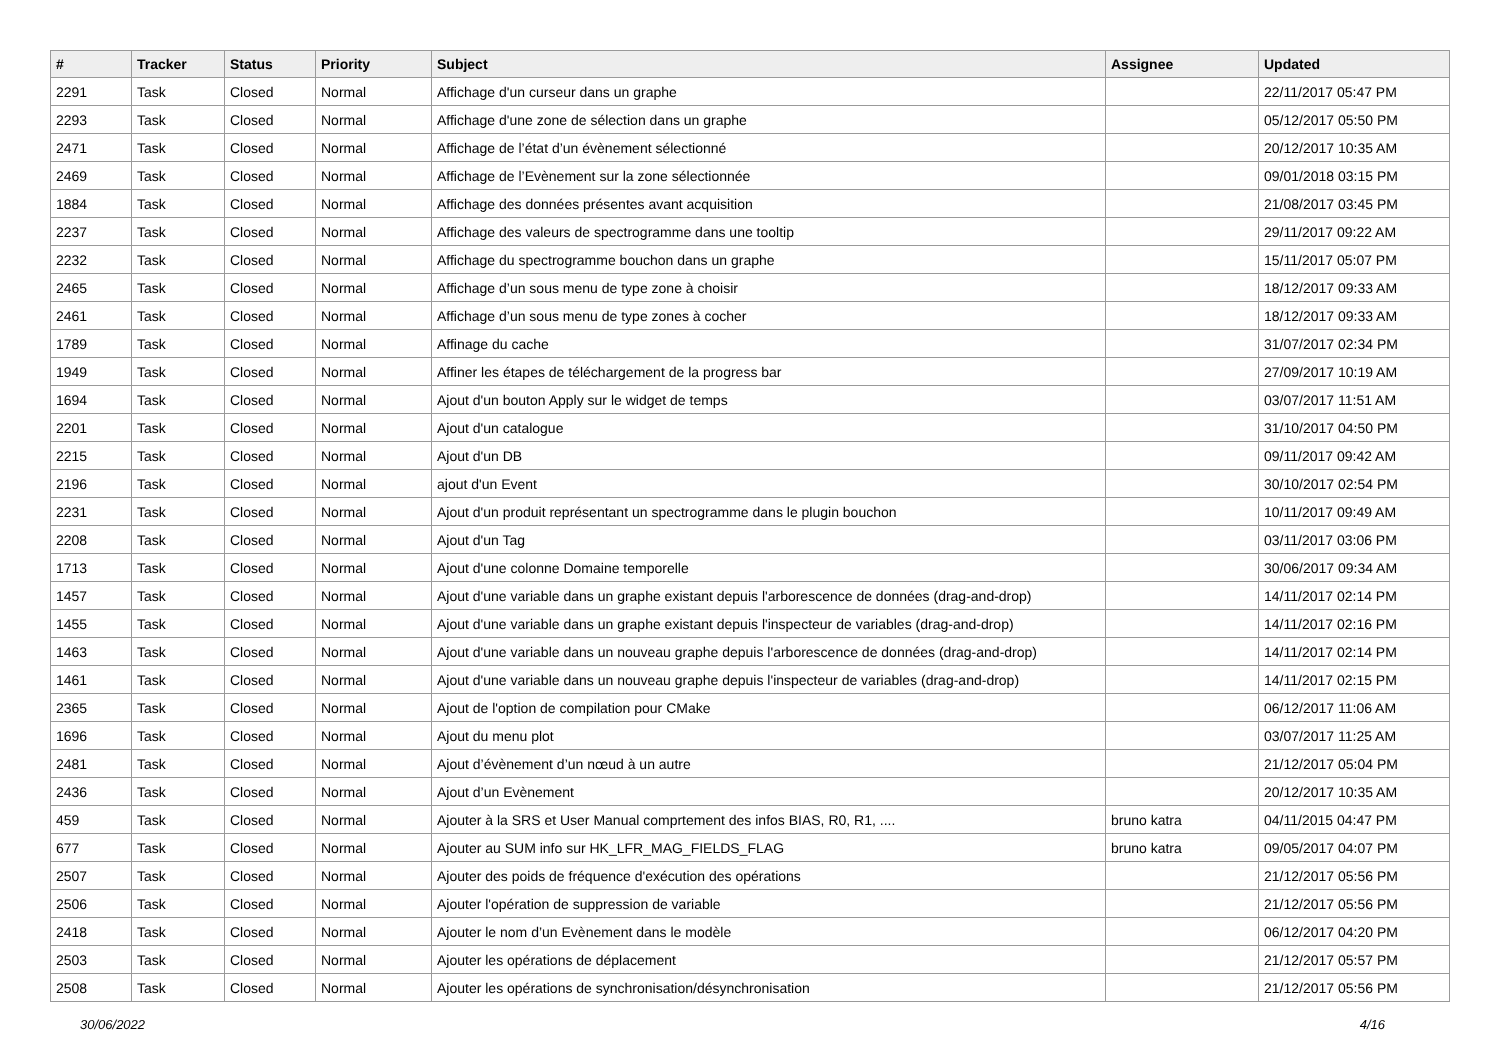| # | Tracker | Status | Priority | Subject | Assignee | Updated |
| --- | --- | --- | --- | --- | --- | --- |
| 2291 | Task | Closed | Normal | Affichage d'un curseur dans un graphe | | 22/11/2017 05:47 PM |
| 2293 | Task | Closed | Normal | Affichage d'une zone de sélection dans un graphe | | 05/12/2017 05:50 PM |
| 2471 | Task | Closed | Normal | Affichage de l’état d’un évènement sélectionné | | 20/12/2017 10:35 AM |
| 2469 | Task | Closed | Normal | Affichage de l’Evènement sur la zone sélectionnée | | 09/01/2018 03:15 PM |
| 1884 | Task | Closed | Normal | Affichage des données présentes avant acquisition | | 21/08/2017 03:45 PM |
| 2237 | Task | Closed | Normal | Affichage des valeurs de spectrogramme dans une tooltip | | 29/11/2017 09:22 AM |
| 2232 | Task | Closed | Normal | Affichage du spectrogramme bouchon dans un graphe | | 15/11/2017 05:07 PM |
| 2465 | Task | Closed | Normal | Affichage d’un sous menu de type zone à choisir | | 18/12/2017 09:33 AM |
| 2461 | Task | Closed | Normal | Affichage d’un sous menu de type zones à cocher | | 18/12/2017 09:33 AM |
| 1789 | Task | Closed | Normal | Affinage du cache | | 31/07/2017 02:34 PM |
| 1949 | Task | Closed | Normal | Affiner les étapes de téléchargement de la progress bar | | 27/09/2017 10:19 AM |
| 1694 | Task | Closed | Normal | Ajout d'un bouton Apply sur le widget de temps | | 03/07/2017 11:51 AM |
| 2201 | Task | Closed | Normal | Ajout d'un catalogue | | 31/10/2017 04:50 PM |
| 2215 | Task | Closed | Normal | Ajout d'un DB | | 09/11/2017 09:42 AM |
| 2196 | Task | Closed | Normal | ajout d'un Event | | 30/10/2017 02:54 PM |
| 2231 | Task | Closed | Normal | Ajout d'un produit représentant un spectrogramme dans le plugin bouchon | | 10/11/2017 09:49 AM |
| 2208 | Task | Closed | Normal | Ajout d'un Tag | | 03/11/2017 03:06 PM |
| 1713 | Task | Closed | Normal | Ajout d'une colonne Domaine temporelle | | 30/06/2017 09:34 AM |
| 1457 | Task | Closed | Normal | Ajout d'une variable dans un graphe existant depuis l'arborescence de données (drag-and-drop) | | 14/11/2017 02:14 PM |
| 1455 | Task | Closed | Normal | Ajout d'une variable dans un graphe existant depuis l'inspecteur de variables (drag-and-drop) | | 14/11/2017 02:16 PM |
| 1463 | Task | Closed | Normal | Ajout d'une variable dans un nouveau graphe depuis l'arborescence de données (drag-and-drop) | | 14/11/2017 02:14 PM |
| 1461 | Task | Closed | Normal | Ajout d'une variable dans un nouveau graphe depuis l'inspecteur de variables (drag-and-drop) | | 14/11/2017 02:15 PM |
| 2365 | Task | Closed | Normal | Ajout de l'option de compilation pour CMake | | 06/12/2017 11:06 AM |
| 1696 | Task | Closed | Normal | Ajout du menu plot | | 03/07/2017 11:25 AM |
| 2481 | Task | Closed | Normal | Ajout d’évènement d’un nœud à un autre | | 21/12/2017 05:04 PM |
| 2436 | Task | Closed | Normal | Ajout d’un Evènement | | 20/12/2017 10:35 AM |
| 459 | Task | Closed | Normal | Ajouter à la SRS et User Manual comprtement des infos BIAS, R0, R1, .... | bruno katra | 04/11/2015 04:47 PM |
| 677 | Task | Closed | Normal | Ajouter au SUM info sur HK_LFR_MAG_FIELDS_FLAG | bruno katra | 09/05/2017 04:07 PM |
| 2507 | Task | Closed | Normal | Ajouter des poids de fréquence d'exécution des opérations | | 21/12/2017 05:56 PM |
| 2506 | Task | Closed | Normal | Ajouter l'opération de suppression de variable | | 21/12/2017 05:56 PM |
| 2418 | Task | Closed | Normal | Ajouter le nom d’un Evènement dans le modèle | | 06/12/2017 04:20 PM |
| 2503 | Task | Closed | Normal | Ajouter les opérations de déplacement | | 21/12/2017 05:57 PM |
| 2508 | Task | Closed | Normal | Ajouter les opérations de synchronisation/désynchronisation | | 21/12/2017 05:56 PM |
30/06/2022 4/16